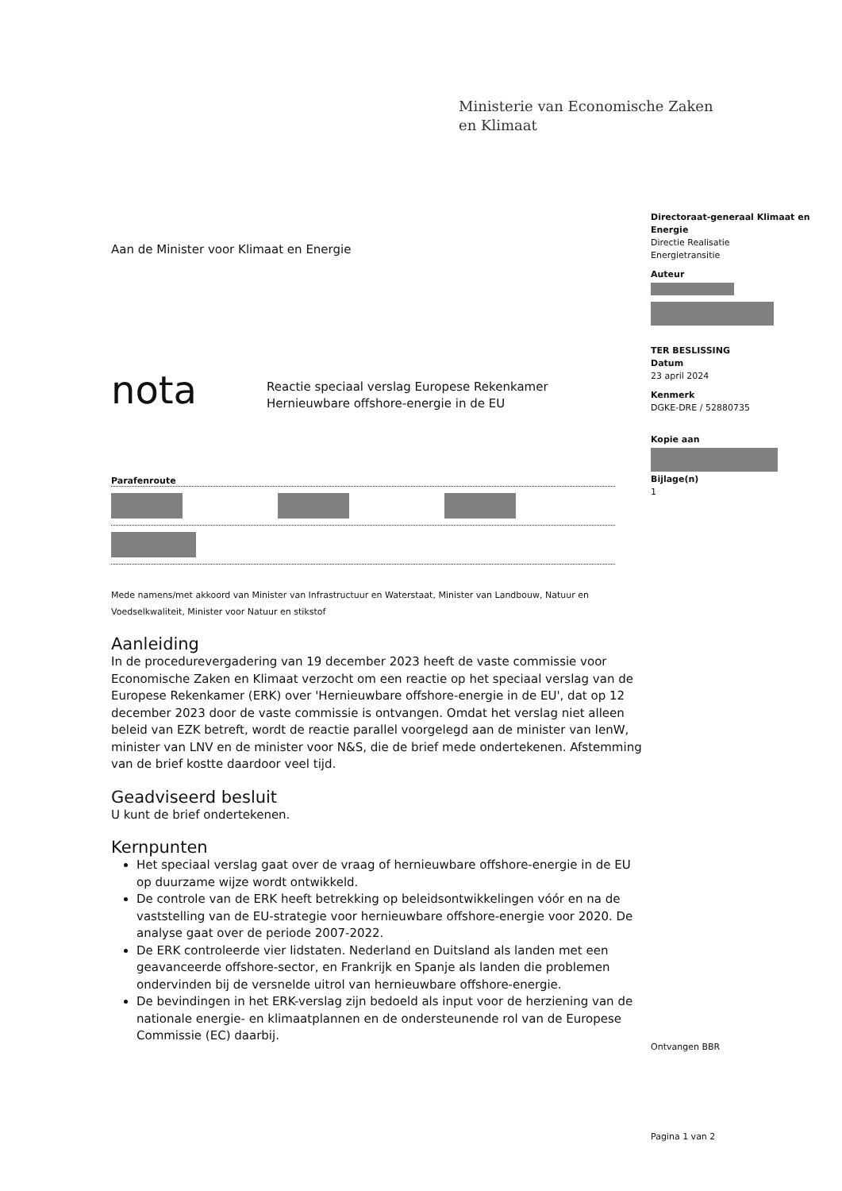Ministerie van Economische Zaken
en Klimaat
Directoraat-generaal Klimaat en Energie
Directie Realisatie
Energietransitie
Auteur
TER BESLISSING
Datum
23 april 2024
Kenmerk
DGKE-DRE / 52880735
Kopie aan
Bijlage(n)
1
Aan de Minister voor Klimaat en Energie
nota Reactie speciaal verslag Europese Rekenkamer
Hernieuwbare offshore-energie in de EU
Parafenroute
Mede namens/met akkoord van Minister van Infrastructuur en Waterstaat, Minister van Landbouw, Natuur en Voedselkwaliteit, Minister voor Natuur en stikstof
Aanleiding
In de procedurevergadering van 19 december 2023 heeft de vaste commissie voor Economische Zaken en Klimaat verzocht om een reactie op het speciaal verslag van de Europese Rekenkamer (ERK) over 'Hernieuwbare offshore-energie in de EU', dat op 12 december 2023 door de vaste commissie is ontvangen. Omdat het verslag niet alleen beleid van EZK betreft, wordt de reactie parallel voorgelegd aan de minister van IenW, minister van LNV en de minister voor N&S, die de brief mede ondertekenen. Afstemming van de brief kostte daardoor veel tijd.
Geadviseerd besluit
U kunt de brief ondertekenen.
Kernpunten
Het speciaal verslag gaat over de vraag of hernieuwbare offshore-energie in de EU op duurzame wijze wordt ontwikkeld.
De controle van de ERK heeft betrekking op beleidsontwikkelingen vóór en na de vaststelling van de EU-strategie voor hernieuwbare offshore-energie voor 2020. De analyse gaat over de periode 2007-2022.
De ERK controleerde vier lidstaten. Nederland en Duitsland als landen met een geavanceerde offshore-sector, en Frankrijk en Spanje als landen die problemen ondervinden bij de versnelde uitrol van hernieuwbare offshore-energie.
De bevindingen in het ERK-verslag zijn bedoeld als input voor de herziening van de nationale energie- en klimaatplannen en de ondersteunende rol van de Europese Commissie (EC) daarbij.
Ontvangen BBR
Pagina 1 van 2